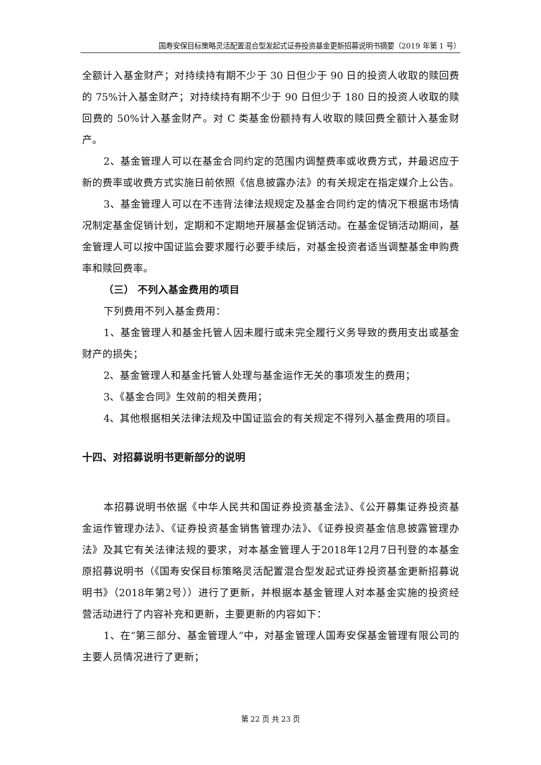国寿安保目标策略灵活配置混合型发起式证券投资基金更新招募说明书摘要（2019 年第 1 号）
全额计入基金财产；对持续持有期不少于 30 日但少于 90 日的投资人收取的赎回费的 75%计入基金财产；对持续持有期不少于 90 日但少于 180 日的投资人收取的赎回费的 50%计入基金财产。对 C 类基金份额持有人收取的赎回费全额计入基金财产。
2、基金管理人可以在基金合同约定的范围内调整费率或收费方式，并最迟应于新的费率或收费方式实施日前依照《信息披露办法》的有关规定在指定媒介上公告。
3、基金管理人可以在不违背法律法规规定及基金合同约定的情况下根据市场情况制定基金促销计划，定期和不定期地开展基金促销活动。在基金促销活动期间，基金管理人可以按中国证监会要求履行必要手续后，对基金投资者适当调整基金申购费率和赎回费率。
（三） 不列入基金费用的项目
下列费用不列入基金费用：
1、基金管理人和基金托管人因未履行或未完全履行义务导致的费用支出或基金财产的损失；
2、基金管理人和基金托管人处理与基金运作无关的事项发生的费用；
3、《基金合同》生效前的相关费用；
4、其他根据相关法律法规及中国证监会的有关规定不得列入基金费用的项目。
十四、对招募说明书更新部分的说明
本招募说明书依据《中华人民共和国证券投资基金法》、《公开募集证券投资基金运作管理办法》、《证券投资基金销售管理办法》、《证券投资基金信息披露管理办法》及其它有关法律法规的要求，对本基金管理人于2018年12月7日刊登的本基金原招募说明书（《国寿安保目标策略灵活配置混合型发起式证券投资基金更新招募说明书》（2018年第2号））进行了更新，并根据本基金管理人对本基金实施的投资经营活动进行了内容补充和更新，主要更新的内容如下：
1、在“第三部分、基金管理人”中，对基金管理人国寿安保基金管理有限公司的主要人员情况进行了更新；
第 22 页 共 23 页